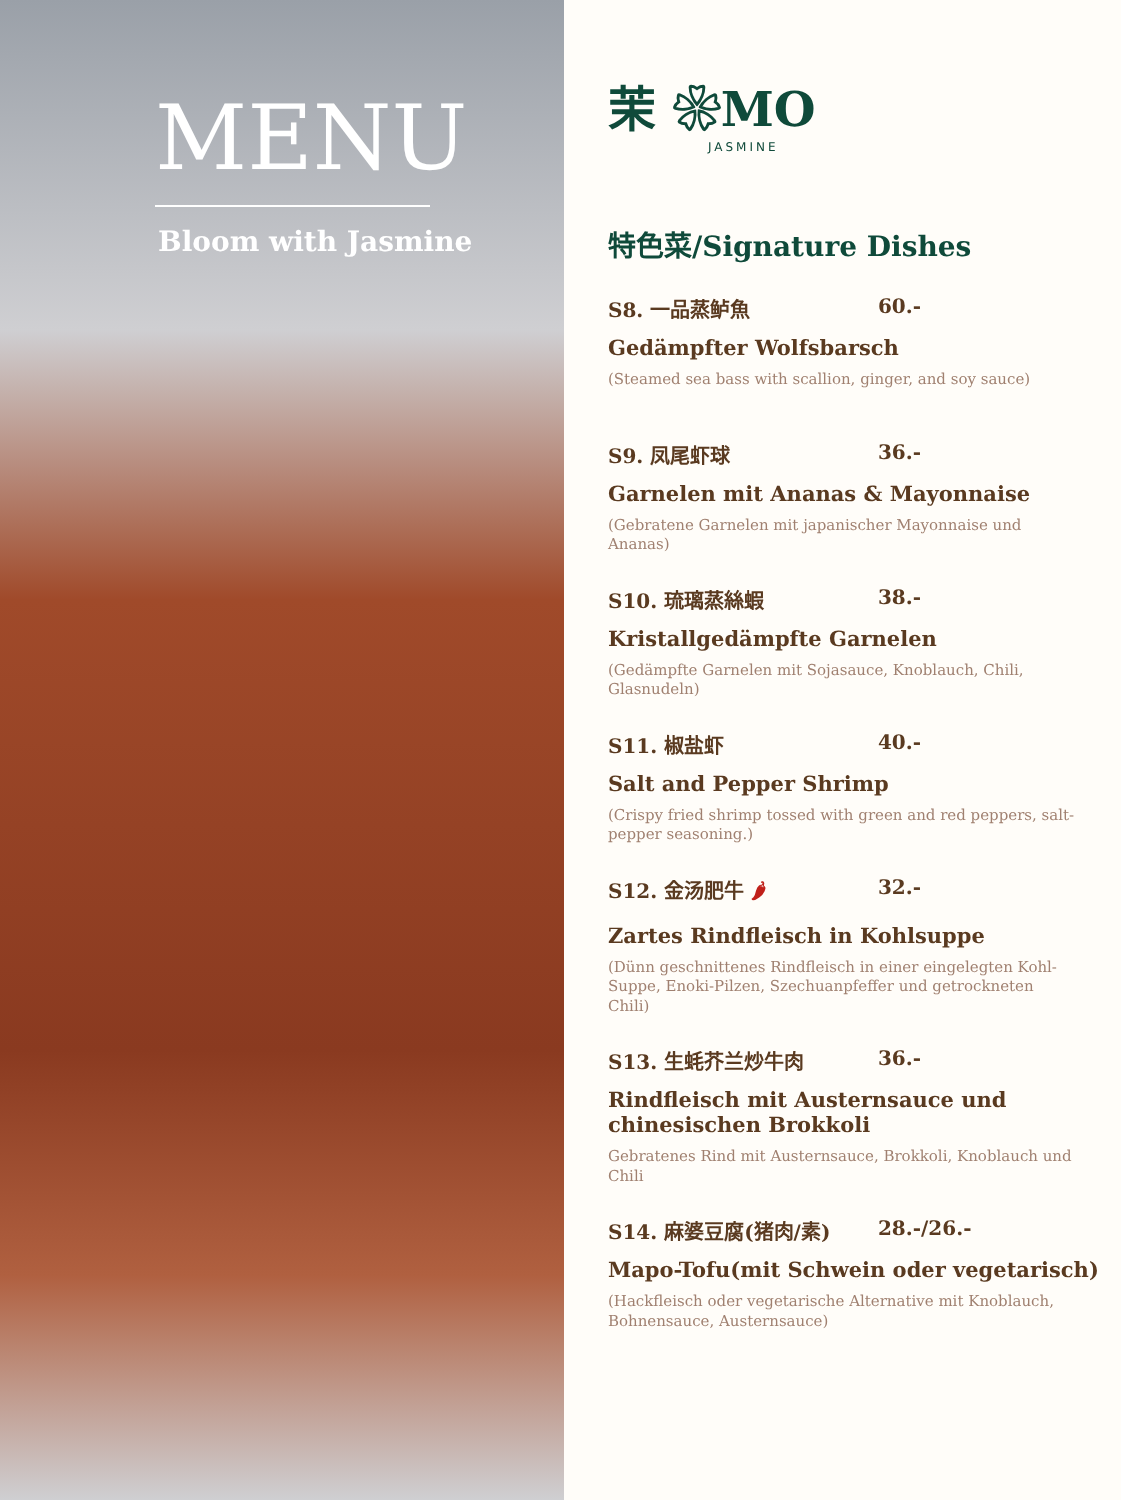MENU
Bloom with Jasmine
茉 ❀MO
JASMINE
特色菜/Signature Dishes
S8. 一品蒸鲈魚 60.-
Gedämpfter Wolfsbarsch
(Steamed sea bass with scallion, ginger, and soy sauce)
S9. 凤尾虾球 36.-
Garnelen mit Ananas & Mayonnaise
(Gebratene Garnelen mit japanischer Mayonnaise und Ananas)
S10. 琉璃蒸絲蝦 38.-
Kristallgedämpfte Garnelen
(Gedämpfte Garnelen mit Sojasauce, Knoblauch, Chili, Glasnudeln)
S11. 椒盐虾 40.-
Salt and Pepper Shrimp
(Crispy fried shrimp tossed with green and red peppers, salt-pepper seasoning.)
S12. 金汤肥牛 🌶 32.-
Zartes Rindfleisch in Kohlsuppe
(Dünn geschnittenes Rindfleisch in einer eingelegten Kohl-Suppe, Enoki-Pilzen, Szechuanpfeffer und getrockneten Chili)
S13. 生蚝芥兰炒牛肉 36.-
Rindfleisch mit Austernsauce und chinesischen Brokkoli
Gebratenes Rind mit Austernsauce, Brokkoli, Knoblauch und Chili
S14. 麻婆豆腐(猪肉/素) 28.-/26.-
Mapo-Tofu(mit Schwein oder vegetarisch)
(Hackfleisch oder vegetarische Alternative mit Knoblauch, Bohnensauce, Austernsauce)